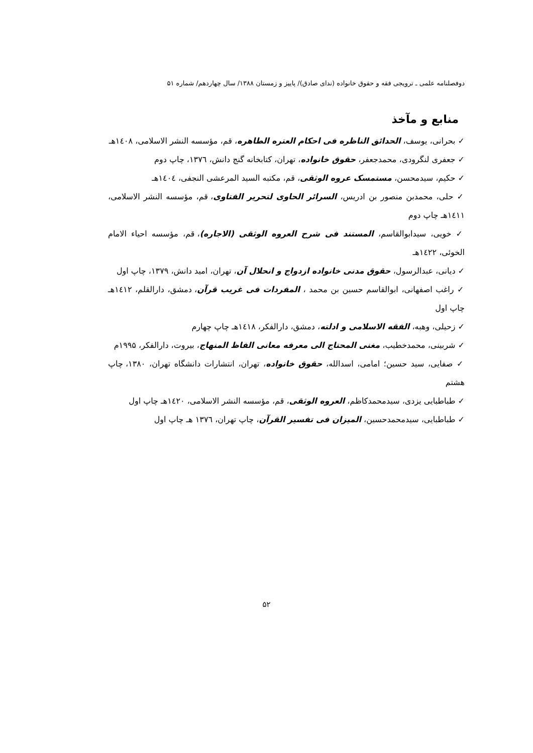دوفصلنامه علمی ـ ترویجی فقه و حقوق خانواده (ندای صادق)/ پاییز و زمستان ۱۳۸۸/ سال چهاردهم/ شماره ۵۱
منابع و مآخذ
✓ بحرانی، یوسف، الحدائق الناظره فی احکام العتره الطاهره، قم، مؤسسه النشر الاسلامی، ۱٤۰۸هـ
✓ جعفری لنگرودی، محمدجعفر، حقوق خانواده، تهران، کتابخانه گنج دانش، ۱۳۷٦، چاپ دوم
✓ حکیم، سیدمحسن، مستمسک عروه الوثقی، قم، مکتبه السید المرعشی النجفی، ۱٤۰٤هـ
✓ حلی، محمدبن منصور بن ادریس، السرائر الحاوی لتحریر الفتاوی، قم، مؤسسه النشر الاسلامی، ۱٤۱۱هـ چاپ دوم
✓ خویی، سیدابوالقاسم، المستند فی شرح العروه الوثقی (الاجاره)، قم، مؤسسه احیاء الامام الخوئی، ۱٤۲۲هـ
✓ دیانی، عبدالرسول، حقوق مدنی خانواده ازدواج و انحلال آن، تهران، امید دانش، ۱۳۷۹، چاپ اول
✓ راغب اصفهانی، ابوالقاسم حسین بن محمد ، المفردات فی غریب قرآن، دمشق، دارالقلم، ۱٤۱۲هـ چاپ اول
✓ زحیلی، وهبه، الفقه الاسلامی و ادلته، دمشق، دارالفکر، ۱٤۱۸هـ چاپ چهارم
✓ شربینی، محمدخطیب، مغنی المحتاج الی معرفه معانی الفاظ المنهاج، بیروت، دارالفکر، ۱۹۹۵م
✓ صفایی، سید حسین؛ امامی، اسدالله، حقوق خانواده، تهران، انتشارات دانشگاه تهران، ۱۳۸۰، چاپ هشتم
✓ طباطبایی یزدی، سیدمحمدکاظم، العروه الوثقی، قم، مؤسسه النشر الاسلامی، ۱٤۲۰هـ چاپ اول
✓ طباطبایی، سیدمحمدحسین، المیزان فی تفسیر القرآن، چاپ تهران، ۱۳۷٦ هـ چاپ اول
۵۲